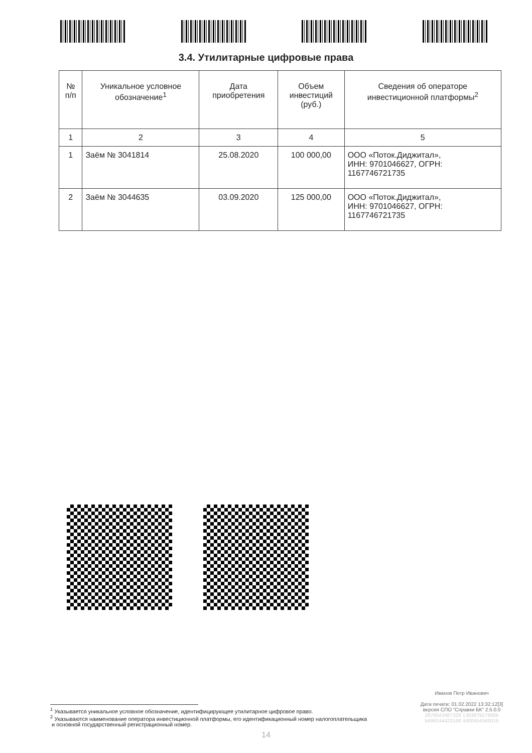3.4. Утилитарные цифровые права
| № п/п | Уникальное условное обозначение<sup>1</sup> | Дата приобретения | Объем инвестиций (руб.) | Сведения об операторе инвестиционной платформы<sup>2</sup> |
| --- | --- | --- | --- | --- |
| 1 | 2 | 3 | 4 | 5 |
| 1 | Заём № 3041814 | 25.08.2020 | 100 000,00 | ООО «Поток.Диджитал», ИНН: 9701046627, ОГРН: 1167746721735 |
| 2 | Заём № 3044635 | 03.09.2020 | 125 000,00 | ООО «Поток.Диджитал», ИНН: 9701046627, ОГРН: 1167746721735 |
Иванов Петр Иванович
Дата печати: 01.02.2022 13:32:12[3]
версия СПО "Справки БК" 2.5.0.0
2876543487329 1383879276806
5499144423168 4400454340015
<sup>1</sup> Указывается уникальное условное обозначение, идентифицирующее утилитарное цифровое право.
<sup>2</sup> Указываются наименование оператора инвестиционной платформы, его идентификационный номер налогоплательщика
и основной государственный регистрационный номер.
14